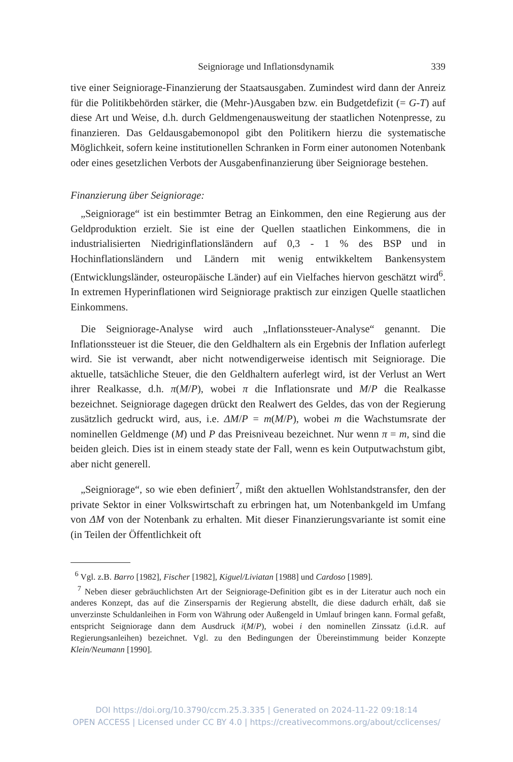Seigniorage und Inflationsdynamik 339
tive einer Seigniorage-Finanzierung der Staatsausgaben. Zumindest wird dann der Anreiz für die Politikbehörden stärker, die (Mehr-)Ausgaben bzw. ein Budgetdefizit (= G-T) auf diese Art und Weise, d.h. durch Geldmengenausweitung der staatlichen Notenpresse, zu finanzieren. Das Geldausgabemonopol gibt den Politikern hierzu die systematische Möglichkeit, sofern keine institutionellen Schranken in Form einer autonomen Notenbank oder eines gesetzlichen Verbots der Ausgabenfinanzierung über Seigniorage bestehen.
Finanzierung über Seigniorage:
„Seigniorage“ ist ein bestimmter Betrag an Einkommen, den eine Regierung aus der Geldproduktion erzielt. Sie ist eine der Quellen staatlichen Einkommens, die in industrialisierten Niedriginflationsländern auf 0,3 - 1 % des BSP und in Hochinflationsländern und Ländern mit wenig entwikkeltem Bankensystem (Entwicklungsländer, osteuropäische Länder) auf ein Vielfaches hiervon geschätzt wird<sup>6</sup>. In extremen Hyperinflationen wird Seigniorage praktisch zur einzigen Quelle staatlichen Einkommens.
Die Seigniorage-Analyse wird auch „Inflationssteuer-Analyse“ genannt. Die Inflationssteuer ist die Steuer, die den Geldhaltern als ein Ergebnis der Inflation auferlegt wird. Sie ist verwandt, aber nicht notwendigerweise identisch mit Seigniorage. Die aktuelle, tatsächliche Steuer, die den Geldhaltern auferlegt wird, ist der Verlust an Wert ihrer Realkasse, d.h. π(M/P), wobei π die Inflationsrate und M/P die Realkasse bezeichnet. Seigniorage dagegen drückt den Realwert des Geldes, das von der Regierung zusätzlich gedruckt wird, aus, i.e. ΔM/P = m(M/P), wobei m die Wachstumsrate der nominellen Geldmenge (M) und P das Preisniveau bezeichnet. Nur wenn π = m, sind die beiden gleich. Dies ist in einem steady state der Fall, wenn es kein Outputwachstum gibt, aber nicht generell.
„Seigniorage“, so wie eben definiert<sup>7</sup>, mißt den aktuellen Wohlstandstransfer, den der private Sektor in einer Volkswirtschaft zu erbringen hat, um Notenbankgeld im Umfang von ΔM von der Notenbank zu erhalten. Mit dieser Finanzierungsvariante ist somit eine (in Teilen der Öffentlichkeit oft
<sup>6</sup> Vgl. z.B. Barro [1982], Fischer [1982], Kiguel/Liviatan [1988] und Cardoso [1989].
<sup>7</sup> Neben dieser gebräuchlichsten Art der Seigniorage-Definition gibt es in der Literatur auch noch ein anderes Konzept, das auf die Zinsersparnis der Regierung abstellt, die diese dadurch erhält, daß sie unverzinste Schuldanleihen in Form von Währung oder Außengeld in Umlauf bringen kann. Formal gefaßt, entspricht Seigniorage dann dem Ausdruck i(M/P), wobei i den nominellen Zinssatz (i.d.R. auf Regierungsanleihen) bezeichnet. Vgl. zu den Bedingungen der Übereinstimmung beider Konzepte Klein/Neumann [1990].
DOI https://doi.org/10.3790/ccm.25.3.335 | Generated on 2024-11-22 09:18:14
OPEN ACCESS | Licensed under CC BY 4.0 | https://creativecommons.org/about/cclicenses/